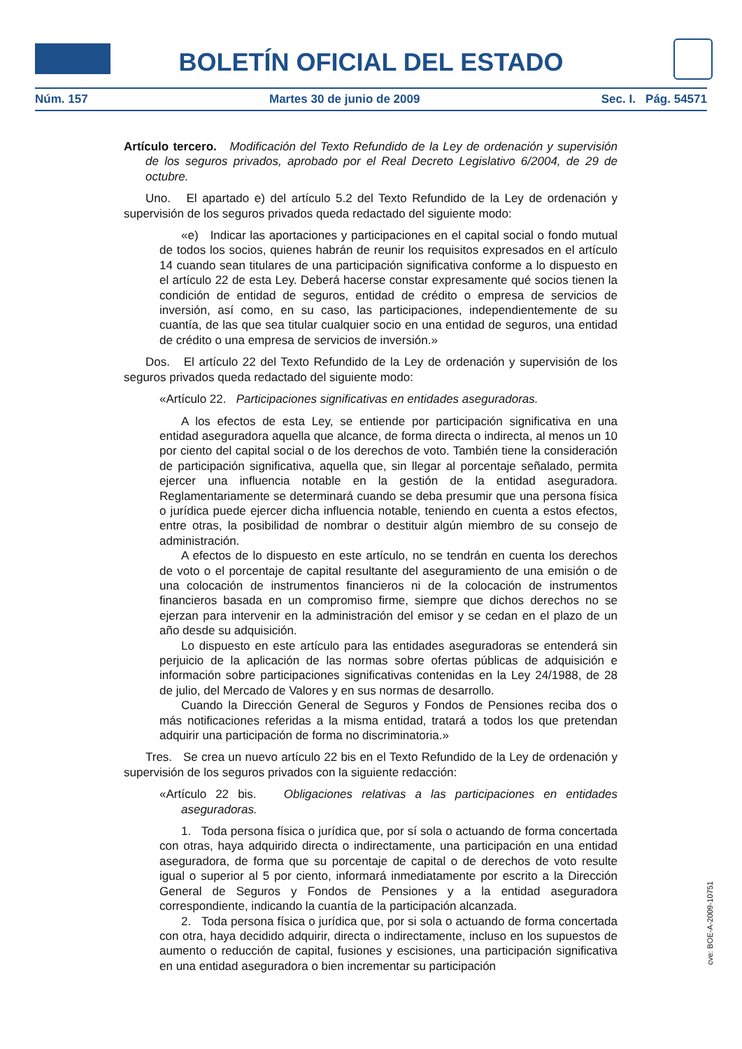BOLETÍN OFICIAL DEL ESTADO
Núm. 157 Martes 30 de junio de 2009 Sec. I. Pág. 54571
Artículo tercero. Modificación del Texto Refundido de la Ley de ordenación y supervisión de los seguros privados, aprobado por el Real Decreto Legislativo 6/2004, de 29 de octubre.
Uno. El apartado e) del artículo 5.2 del Texto Refundido de la Ley de ordenación y supervisión de los seguros privados queda redactado del siguiente modo:
«e) Indicar las aportaciones y participaciones en el capital social o fondo mutual de todos los socios, quienes habrán de reunir los requisitos expresados en el artículo 14 cuando sean titulares de una participación significativa conforme a lo dispuesto en el artículo 22 de esta Ley. Deberá hacerse constar expresamente qué socios tienen la condición de entidad de seguros, entidad de crédito o empresa de servicios de inversión, así como, en su caso, las participaciones, independientemente de su cuantía, de las que sea titular cualquier socio en una entidad de seguros, una entidad de crédito o una empresa de servicios de inversión.»
Dos. El artículo 22 del Texto Refundido de la Ley de ordenación y supervisión de los seguros privados queda redactado del siguiente modo:
«Artículo 22. Participaciones significativas en entidades aseguradoras.
A los efectos de esta Ley, se entiende por participación significativa en una entidad aseguradora aquella que alcance, de forma directa o indirecta, al menos un 10 por ciento del capital social o de los derechos de voto. También tiene la consideración de participación significativa, aquella que, sin llegar al porcentaje señalado, permita ejercer una influencia notable en la gestión de la entidad aseguradora. Reglamentariamente se determinará cuando se deba presumir que una persona física o jurídica puede ejercer dicha influencia notable, teniendo en cuenta a estos efectos, entre otras, la posibilidad de nombrar o destituir algún miembro de su consejo de administración.
A efectos de lo dispuesto en este artículo, no se tendrán en cuenta los derechos de voto o el porcentaje de capital resultante del aseguramiento de una emisión o de una colocación de instrumentos financieros ni de la colocación de instrumentos financieros basada en un compromiso firme, siempre que dichos derechos no se ejerzan para intervenir en la administración del emisor y se cedan en el plazo de un año desde su adquisición.
Lo dispuesto en este artículo para las entidades aseguradoras se entenderá sin perjuicio de la aplicación de las normas sobre ofertas públicas de adquisición e información sobre participaciones significativas contenidas en la Ley 24/1988, de 28 de julio, del Mercado de Valores y en sus normas de desarrollo.
Cuando la Dirección General de Seguros y Fondos de Pensiones reciba dos o más notificaciones referidas a la misma entidad, tratará a todos los que pretendan adquirir una participación de forma no discriminatoria.»
Tres. Se crea un nuevo artículo 22 bis en el Texto Refundido de la Ley de ordenación y supervisión de los seguros privados con la siguiente redacción:
«Artículo 22 bis. Obligaciones relativas a las participaciones en entidades aseguradoras.
1. Toda persona física o jurídica que, por sí sola o actuando de forma concertada con otras, haya adquirido directa o indirectamente, una participación en una entidad aseguradora, de forma que su porcentaje de capital o de derechos de voto resulte igual o superior al 5 por ciento, informará inmediatamente por escrito a la Dirección General de Seguros y Fondos de Pensiones y a la entidad aseguradora correspondiente, indicando la cuantía de la participación alcanzada.
2. Toda persona física o jurídica que, por si sola o actuando de forma concertada con otra, haya decidido adquirir, directa o indirectamente, incluso en los supuestos de aumento o reducción de capital, fusiones y escisiones, una participación significativa en una entidad aseguradora o bien incrementar su participación
cve: BOE-A-2009-10751